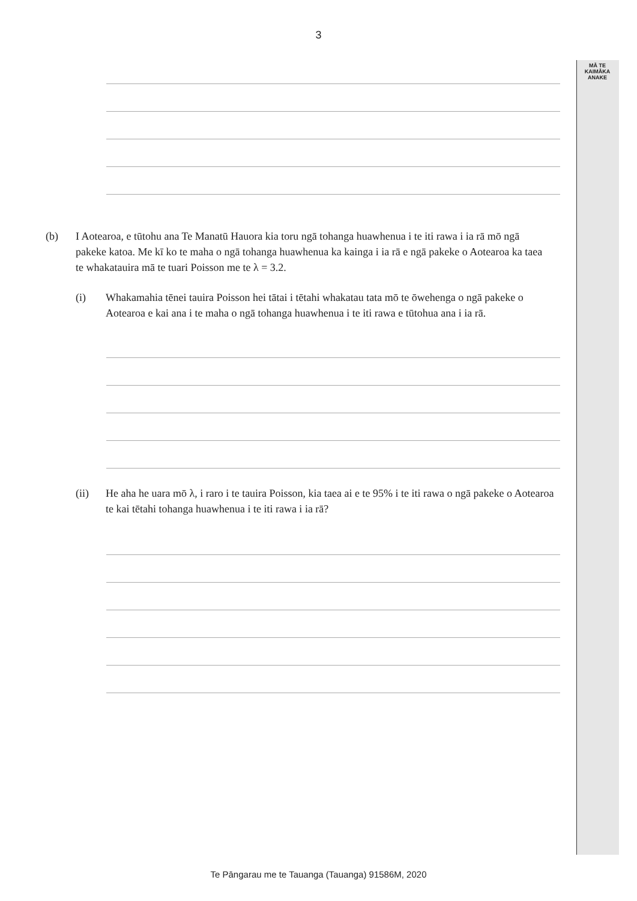3
MĀ TE
KAIMĀKA
ANAKE
(b) I Aotearoa, e tūtohu ana Te Manatū Hauora kia toru ngā tohanga huawhenua i te iti rawa i ia rā mō ngā pakeke katoa. Me kī ko te maha o ngā tohanga huawhenua ka kainga i ia rā e ngā pakeke o Aotearoa ka taea te whakatauira mā te tuari Poisson me te λ = 3.2.
(i) Whakamahia tēnei tauira Poisson hei tātai i tētahi whakatau tata mō te ōwehenga o ngā pakeke o Aotearoa e kai ana i te maha o ngā tohanga huawhenua i te iti rawa e tūtohua ana i ia rā.
(ii) He aha he uara mō λ, i raro i te tauira Poisson, kia taea ai e te 95% i te iti rawa o ngā pakeke o Aotearoa te kai tētahi tohanga huawhenua i te iti rawa i ia rā?
Te Pāngarau me te Tauanga (Tauanga) 91586M, 2020